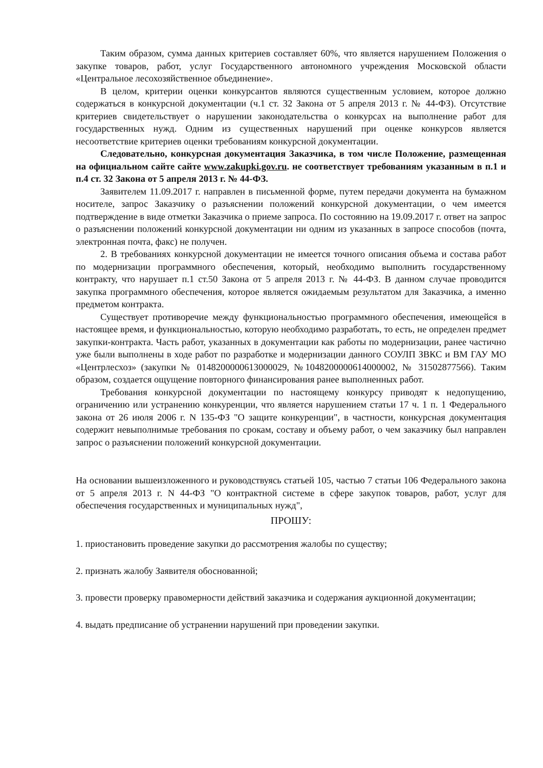Таким образом, сумма данных критериев составляет 60%, что является нарушением Положения о закупке товаров, работ, услуг Государственного автономного учреждения Московской области «Центральное лесохозяйственное объединение».
В целом, критерии оценки конкурсантов являются существенным условием, которое должно содержаться в конкурсной документации (ч.1 ст. 32 Закона от 5 апреля 2013 г. № 44-ФЗ). Отсутствие критериев свидетельствует о нарушении законодательства о конкурсах на выполнение работ для государственных нужд. Одним из существенных нарушений при оценке конкурсов является несоответствие критериев оценки требованиям конкурсной документации.
Следовательно, конкурсная документация Заказчика, в том числе Положение, размещенная на официальном сайте сайте www.zakupki.gov.ru. не соответствует требованиям указанным в п.1 и п.4 ст. 32 Закона от 5 апреля 2013 г. № 44-ФЗ.
Заявителем 11.09.2017 г. направлен в письменной форме, путем передачи документа на бумажном носителе, запрос Заказчику о разъяснении положений конкурсной документации, о чем имеется подтверждение в виде отметки Заказчика о приеме запроса. По состоянию на 19.09.2017 г. ответ на запрос о разъяснении положений конкурсной документации ни одним из указанных в запросе способов (почта, электронная почта, факс) не получен.
2. В требованиях конкурсной документации не имеется точного описания объема и состава работ по модернизации программного обеспечения, который, необходимо выполнить государственному контракту, что нарушает п.1 ст.50 Закона от 5 апреля 2013 г. № 44-ФЗ. В данном случае проводится закупка программного обеспечения, которое является ожидаемым результатом для Заказчика, а именно предметом контракта.
Существует противоречие между функциональностью программного обеспечения, имеющейся в настоящее время, и функциональностью, которую необходимо разработать, то есть, не определен предмет закупки-контракта. Часть работ, указанных в документации как работы по модернизации, ранее частично уже были выполнены в ходе работ по разработке и модернизации данного СОУЛП ЗВКС и ВМ ГАУ МО «Центрлесхоз» (закупки № 0148200000613000029, №1048200000614000002, № 31502877566). Таким образом, создается ощущение повторного финансирования ранее выполненных работ.
Требования конкурсной документации по настоящему конкурсу приводят к недопущению, ограничению или устранению конкуренции, что является нарушением статьи 17 ч. 1 п. 1 Федерального закона от 26 июля 2006 г. N 135-ФЗ "О защите конкуренции", в частности, конкурсная документация содержит невыполнимые требования по срокам, составу и объему работ, о чем заказчику был направлен запрос о разъяснении положений конкурсной документации.
На основании вышеизложенного и руководствуясь статьей 105, частью 7 статьи 106 Федерального закона от 5 апреля 2013 г. N 44-ФЗ "О контрактной системе в сфере закупок товаров, работ, услуг для обеспечения государственных и муниципальных нужд",
ПРОШУ:
1. приостановить проведение закупки до рассмотрения жалобы по существу;
2. признать жалобу Заявителя обоснованной;
3. провести проверку правомерности действий заказчика и содержания аукционной документации;
4. выдать предписание об устранении нарушений при проведении закупки.